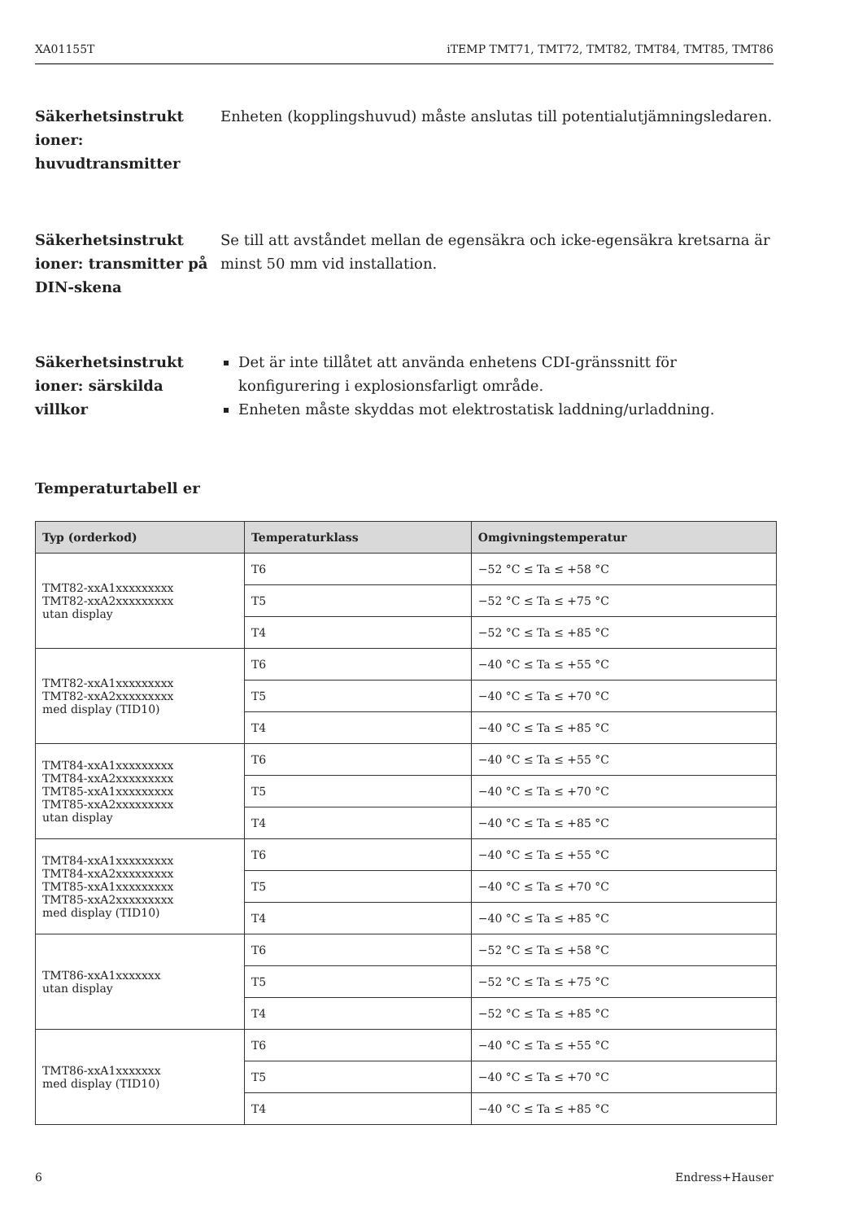XA01155T iTEMP TMT71, TMT72, TMT82, TMT84, TMT85, TMT86
Säkerhetsinstrukt ioner: huvudtransmitter
Enheten (kopplingshuvud) måste anslutas till potentialutjämningsledaren.
Säkerhetsinstrukt ioner: transmitter på DIN-skena
Se till att avståndet mellan de egensäkra och icke-egensäkra kretsarna är minst 50 mm vid installation.
Säkerhetsinstrukt ioner: särskilda villkor
Det är inte tillåtet att använda enhetens CDI-gränssnitt för konfigurering i explosionsfarligt område.
Enheten måste skyddas mot elektrostatisk laddning/urladdning.
Temperaturtabell er
| Typ (orderkod) | Temperaturklass | Omgivningstemperatur |
| --- | --- | --- |
| TMT82-xxA1xxxxxxxxx TMT82-xxA2xxxxxxxxx utan display | T6 | −52 °C ≤ Ta ≤ +58 °C |
| | T5 | −52 °C ≤ Ta ≤ +75 °C |
| | T4 | −52 °C ≤ Ta ≤ +85 °C |
| TMT82-xxA1xxxxxxxxx TMT82-xxA2xxxxxxxxx med display (TID10) | T6 | −40 °C ≤ Ta ≤ +55 °C |
| | T5 | −40 °C ≤ Ta ≤ +70 °C |
| | T4 | −40 °C ≤ Ta ≤ +85 °C |
| TMT84-xxA1xxxxxxxxx TMT84-xxA2xxxxxxxxx TMT85-xxA1xxxxxxxxx TMT85-xxA2xxxxxxxxx utan display | T6 | −40 °C ≤ Ta ≤ +55 °C |
| | T5 | −40 °C ≤ Ta ≤ +70 °C |
| | T4 | −40 °C ≤ Ta ≤ +85 °C |
| TMT84-xxA1xxxxxxxxx TMT84-xxA2xxxxxxxxx TMT85-xxA1xxxxxxxxx TMT85-xxA2xxxxxxxxx med display (TID10) | T6 | −40 °C ≤ Ta ≤ +55 °C |
| | T5 | −40 °C ≤ Ta ≤ +70 °C |
| | T4 | −40 °C ≤ Ta ≤ +85 °C |
| TMT86-xxA1xxxxxxx utan display | T6 | −52 °C ≤ Ta ≤ +58 °C |
| | T5 | −52 °C ≤ Ta ≤ +75 °C |
| | T4 | −52 °C ≤ Ta ≤ +85 °C |
| TMT86-xxA1xxxxxxx med display (TID10) | T6 | −40 °C ≤ Ta ≤ +55 °C |
| | T5 | −40 °C ≤ Ta ≤ +70 °C |
| | T4 | −40 °C ≤ Ta ≤ +85 °C |
6 Endress+Hauser